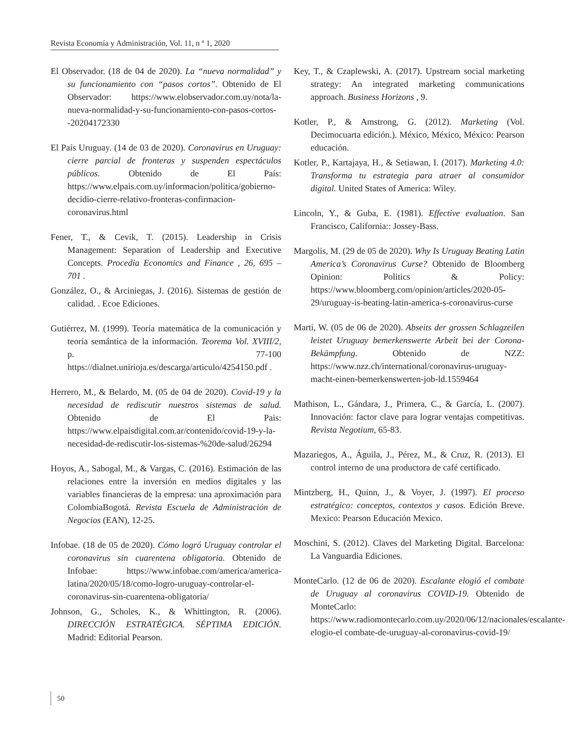Revista Economía y Administración, Vol. 11, n º 1, 2020
El Observador. (18 de 04 de 2020). La “nueva normalidad” y su funcionamiento con “pasos cortos”. Obtenido de El Observador: https://www.elobservador.com.uy/nota/la-nueva-normalidad-y-su-funcionamiento-con-pasos-cortos--20204172330
El País Uruguay. (14 de 03 de 2020). Coronavirus en Uruguay: cierre parcial de fronteras y suspenden espectáculos públicos. Obtenido de El País: https://www.elpais.com.uy/informacion/politica/gobierno-decidio-cierre-relativo-fronteras-confirmacion-coronavirus.html
Fener, T., & Cevik, T. (2015). Leadership in Crisis Management: Separation of Leadership and Executive Concepts. Procedia Economics and Finance , 26, 695 – 701 .
González, O., & Arciniegas, J. (2016). Sistemas de gestión de calidad. . Ecoe Ediciones.
Gutiérrez, M. (1999). Teoría matemática de la comunicación y teoría semántica de la información. Teorema Vol. XVIII/2, p. 77-100 https://dialnet.unirioja.es/descarga/articulo/4254150.pdf .
Herrero, M., & Belardo, M. (05 de 04 de 2020). Covid-19 y la necesidad de rediscutir nuestros sistemas de salud. Obtenido de El Pais: https://www.elpaisdigital.com.ar/contenido/covid-19-y-la-necesidad-de-rediscutir-los-sistemas-%20de-salud/26294
Hoyos, A., Sabogal, M., & Vargas, C. (2016). Estimación de las relaciones entre la inversión en medios digitales y las variables financieras de la empresa: una aproximación para ColombiaBogotá. Revista Escuela de Administración de Negocios (EAN), 12-25.
Infobae. (18 de 05 de 2020). Cómo logró Uruguay controlar el coronavirus sin cuarentena obligatoria. Obtenido de Infobae: https://www.infobae.com/america/america-latina/2020/05/18/como-logro-uruguay-controlar-el-coronavirus-sin-cuarentena-obligatoria/
Johnson, G., Scholes, K., & Whittington, R. (2006). DIRECCIÓN ESTRATÉGICA. SÉPTIMA EDICIÓN. Madrid: Editorial Pearson.
Key, T., & Czaplewski, A. (2017). Upstream social marketing strategy: An integrated marketing communications approach. Business Horizons , 9.
Kotler, P., & Amstrong, G. (2012). Marketing (Vol. Decimocuarta edición.). México, México, México: Pearson educación.
Kotler, P., Kartajaya, H., & Setiawan, I. (2017). Marketing 4.0: Transforma tu estrategia para atraer al consumidor digital. United States of America: Wiley.
Lincoln, Y., & Guba, E. (1981). Effective evaluation. San Francisco, California:: Jossey-Bass.
Margolis, M. (29 de 05 de 2020). Why Is Uruguay Beating Latin America’s Coronavirus Curse? Obtenido de Bloomberg Opinion: Politics & Policy: https://www.bloomberg.com/opinion/articles/2020-05-29/uruguay-is-beating-latin-america-s-coronavirus-curse
Marti, W. (05 de 06 de 2020). Abseits der grossen Schlagzeilen leistet Uruguay bemerkenswerte Arbeit bei der Corona-Bekämpfung. Obtenido de NZZ: https://www.nzz.ch/international/coronavirus-uruguay-macht-einen-bemerkenswerten-job-ld.1559464
Mathison, L., Gándara, J., Primera, C., & García, L. (2007). Innovación: factor clave para lograr ventajas competitivas. Revista Negotium, 65-83.
Mazariegos, A., Águila, J., Pérez, M., & Cruz, R. (2013). El control interno de una productora de café certificado.
Mintzberg, H., Quinn, J., & Voyer, J. (1997). El proceso estratégico: conceptos, contextos y casos. Edición Breve. Mexico: Pearson Educación Mexico.
Moschini, S. (2012). Claves del Marketing Digital. Barcelona: La Vanguardia Ediciones.
MonteCarlo. (12 de 06 de 2020). Escalante elogió el combate de Uruguay al coronavirus COVID-19. Obtenido de MonteCarlo: https://www.radiomontecarlo.com.uy/2020/06/12/nacionales/escalante-elogio-el combate-de-uruguay-al-coronavirus-covid-19/
50